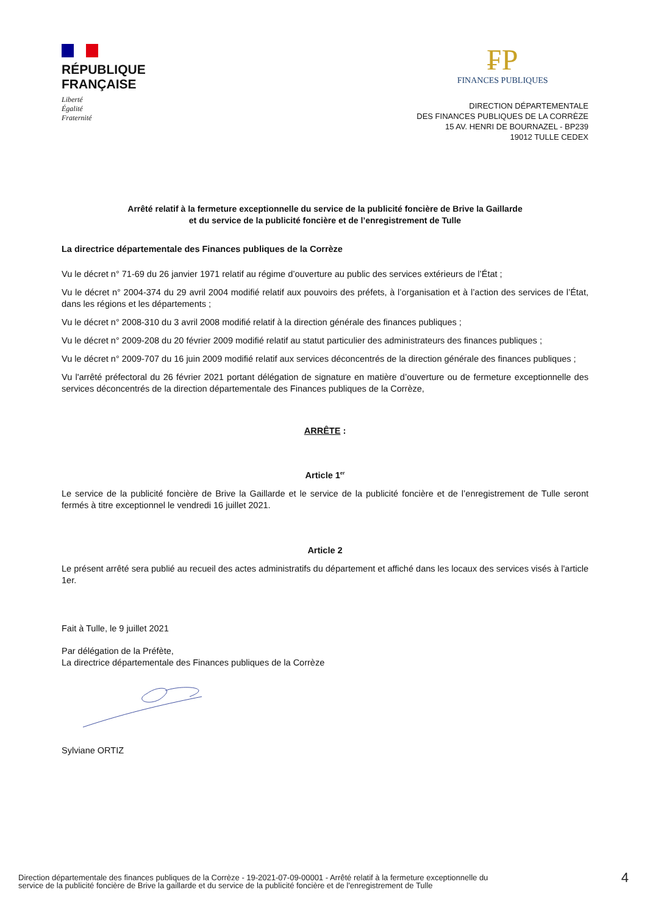RÉPUBLIQUE
FRANÇAISE
Liberté
Égalité
Fraternité
₣P
FINANCES PUBLIQUES
DIRECTION DÉPARTEMENTALE
DES FINANCES PUBLIQUES DE LA CORRÈZE
15 AV. HENRI DE BOURNAZEL - BP239
19012 TULLE CEDEX
Arrêté relatif à la fermeture exceptionnelle du service de la publicité foncière de Brive la Gaillarde
et du service de la publicité foncière et de l’enregistrement de Tulle
La directrice départementale des Finances publiques de la Corrèze
Vu le décret n° 71-69 du 26 janvier 1971 relatif au régime d’ouverture au public des services extérieurs de l’État ;
Vu le décret n° 2004-374 du 29 avril 2004 modifié relatif aux pouvoirs des préfets, à l’organisation et à l’action des services de l’État, dans les régions et les départements ;
Vu le décret n° 2008-310 du 3 avril 2008 modifié relatif à la direction générale des finances publiques ;
Vu le décret n° 2009-208 du 20 février 2009 modifié relatif au statut particulier des administrateurs des finances publiques ;
Vu le décret n° 2009-707 du 16 juin 2009 modifié relatif aux services déconcentrés de la direction générale des finances publiques ;
Vu l'arrêté préfectoral du 26 février 2021 portant délégation de signature en matière d’ouverture ou de fermeture exceptionnelle des services déconcentrés de la direction départementale des Finances publiques de la Corrèze,
ARRÊTE :
Article 1<sup>er</sup>
Le service de la publicité foncière de Brive la Gaillarde et le service de la publicité foncière et de l’enregistrement de Tulle seront fermés à titre exceptionnel le vendredi 16 juillet 2021.
Article 2
Le présent arrêté sera publié au recueil des actes administratifs du département et affiché dans les locaux des services visés à l'article 1er.
Fait à Tulle, le 9 juillet 2021
Par délégation de la Préfète,
La directrice départementale des Finances publiques de la Corrèze
Sylviane ORTIZ
Direction départementale des finances publiques de la Corrèze - 19-2021-07-09-00001 - Arrêté relatif à la fermeture exceptionnelle du
service de la publicité foncière de Brive la gaillarde et du service de la publicité foncière et de l'enregistrement de Tulle
4